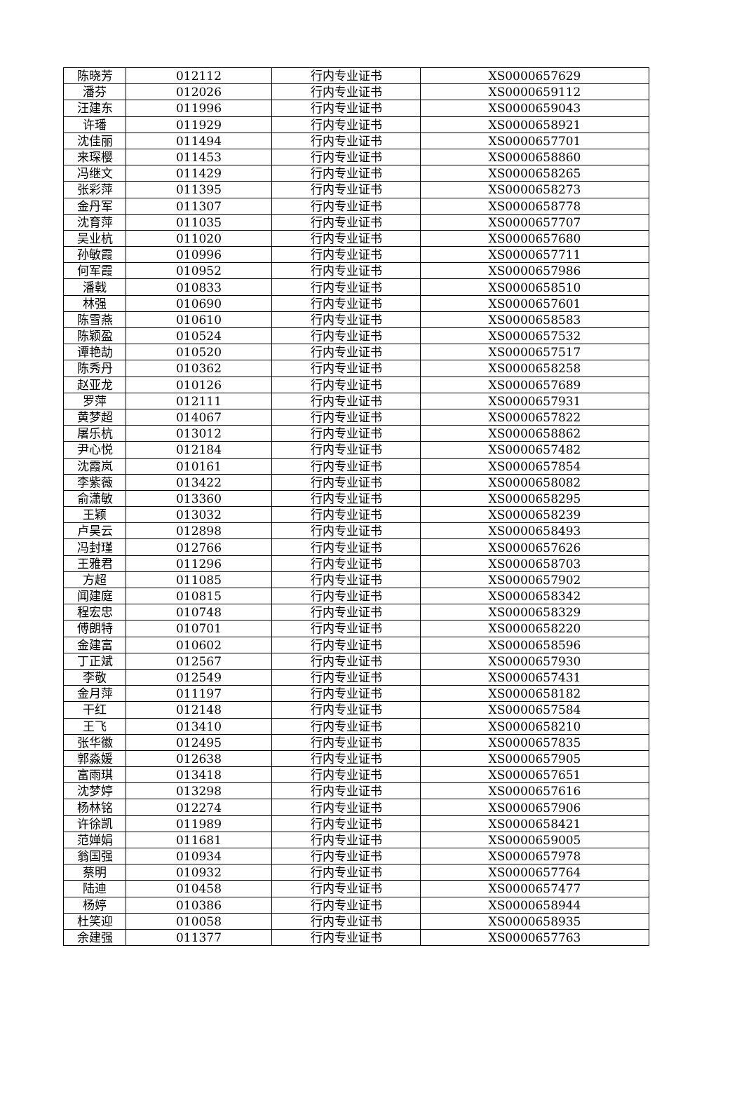| 陈晓芳 | 012112 | 行内专业证书 | XS0000657629 |
| 潘芬 | 012026 | 行内专业证书 | XS0000659112 |
| 汪建东 | 011996 | 行内专业证书 | XS0000659043 |
| 许璠 | 011929 | 行内专业证书 | XS0000658921 |
| 沈佳丽 | 011494 | 行内专业证书 | XS0000657701 |
| 来琛樱 | 011453 | 行内专业证书 | XS0000658860 |
| 冯继文 | 011429 | 行内专业证书 | XS0000658265 |
| 张彩萍 | 011395 | 行内专业证书 | XS0000658273 |
| 金丹军 | 011307 | 行内专业证书 | XS0000658778 |
| 沈育萍 | 011035 | 行内专业证书 | XS0000657707 |
| 吴业杭 | 011020 | 行内专业证书 | XS0000657680 |
| 孙敏霞 | 010996 | 行内专业证书 | XS0000657711 |
| 何军霞 | 010952 | 行内专业证书 | XS0000657986 |
| 潘戟 | 010833 | 行内专业证书 | XS0000658510 |
| 林强 | 010690 | 行内专业证书 | XS0000657601 |
| 陈雪燕 | 010610 | 行内专业证书 | XS0000658583 |
| 陈颖盈 | 010524 | 行内专业证书 | XS0000657532 |
| 谭艳劼 | 010520 | 行内专业证书 | XS0000657517 |
| 陈秀丹 | 010362 | 行内专业证书 | XS0000658258 |
| 赵亚龙 | 010126 | 行内专业证书 | XS0000657689 |
| 罗萍 | 012111 | 行内专业证书 | XS0000657931 |
| 黄梦超 | 014067 | 行内专业证书 | XS0000657822 |
| 屠乐杭 | 013012 | 行内专业证书 | XS0000658862 |
| 尹心悦 | 012184 | 行内专业证书 | XS0000657482 |
| 沈霞岚 | 010161 | 行内专业证书 | XS0000657854 |
| 李紫薇 | 013422 | 行内专业证书 | XS0000658082 |
| 俞潇敏 | 013360 | 行内专业证书 | XS0000658295 |
| 王颖 | 013032 | 行内专业证书 | XS0000658239 |
| 卢昊云 | 012898 | 行内专业证书 | XS0000658493 |
| 冯封瑾 | 012766 | 行内专业证书 | XS0000657626 |
| 王雅君 | 011296 | 行内专业证书 | XS0000658703 |
| 方超 | 011085 | 行内专业证书 | XS0000657902 |
| 闻建庭 | 010815 | 行内专业证书 | XS0000658342 |
| 程宏忠 | 010748 | 行内专业证书 | XS0000658329 |
| 傅朗特 | 010701 | 行内专业证书 | XS0000658220 |
| 金建富 | 010602 | 行内专业证书 | XS0000658596 |
| 丁正斌 | 012567 | 行内专业证书 | XS0000657930 |
| 李敬 | 012549 | 行内专业证书 | XS0000657431 |
| 金月萍 | 011197 | 行内专业证书 | XS0000658182 |
| 干红 | 012148 | 行内专业证书 | XS0000657584 |
| 王飞 | 013410 | 行内专业证书 | XS0000658210 |
| 张华徽 | 012495 | 行内专业证书 | XS0000657835 |
| 郭淼媛 | 012638 | 行内专业证书 | XS0000657905 |
| 富雨琪 | 013418 | 行内专业证书 | XS0000657651 |
| 沈梦婷 | 013298 | 行内专业证书 | XS0000657616 |
| 杨林铭 | 012274 | 行内专业证书 | XS0000657906 |
| 许徐凯 | 011989 | 行内专业证书 | XS0000658421 |
| 范婵娟 | 011681 | 行内专业证书 | XS0000659005 |
| 翁国强 | 010934 | 行内专业证书 | XS0000657978 |
| 蔡明 | 010932 | 行内专业证书 | XS0000657764 |
| 陆迪 | 010458 | 行内专业证书 | XS0000657477 |
| 杨婷 | 010386 | 行内专业证书 | XS0000658944 |
| 杜笑迎 | 010058 | 行内专业证书 | XS0000658935 |
| 余建强 | 011377 | 行内专业证书 | XS0000657763 |